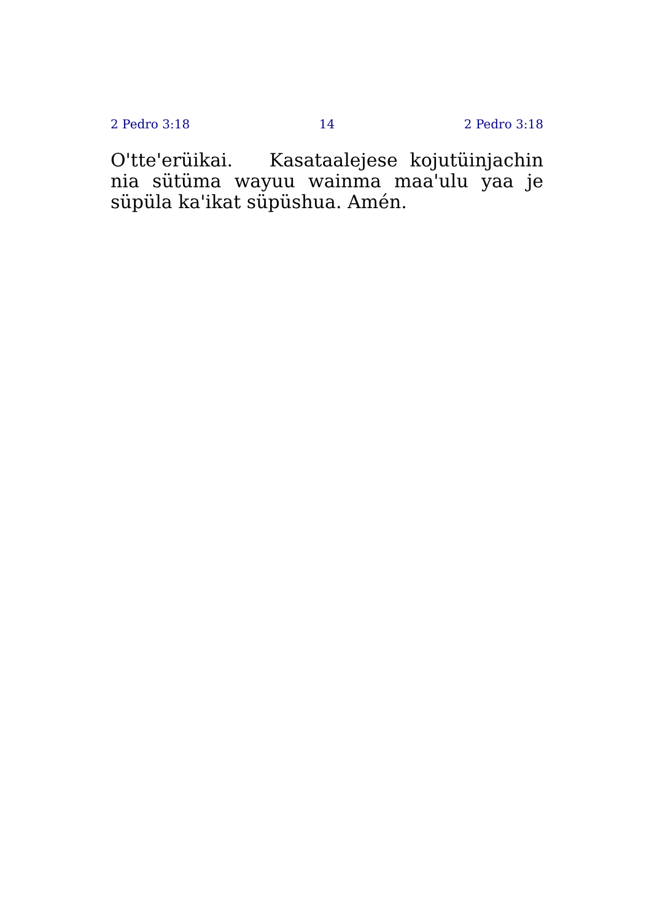2 Pedro 3:18 14 2 Pedro 3:18
O'tte'erüikai. Kasataalejese kojutüinjachin nia sütüma wayuu wainma maa'ulu yaa je süpüla ka'ikat süpüshua. Amén.